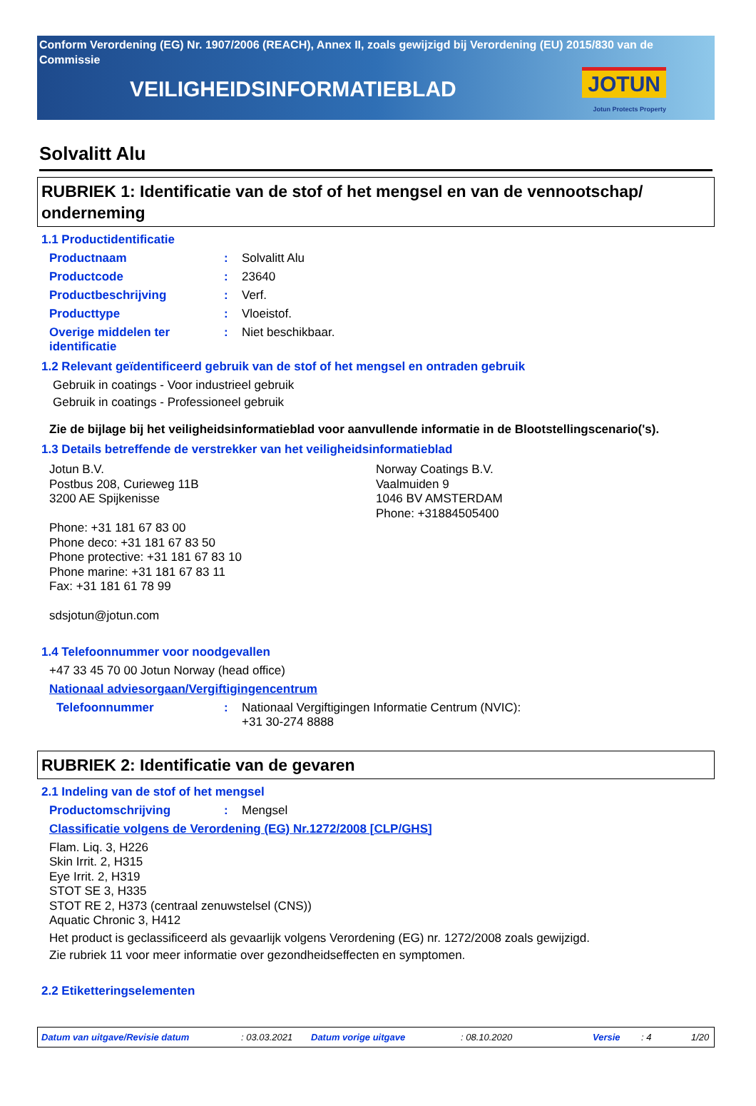Conform Verordening (EG) Nr. 1907/2006 (REACH), Annex II, zoals gewijzigd bij Verordening (EU) 2015/830 van de Commissie
VEILIGHEIDSINFORMATIEBLAD
JOTUN
Jotun Protects Property
Solvalitt Alu
RUBRIEK 1: Identificatie van de stof of het mengsel en van de vennootschap/ onderneming
1.1 Productidentificatie
Productnaam: Solvalitt Alu
Productcode: 23640
Productbeschrijving: Verf.
Producttype: Vloeistof.
Overige middelen ter identificatie: Niet beschikbaar.
1.2 Relevant geïdentificeerd gebruik van de stof of het mengsel en ontraden gebruik
Gebruik in coatings - Voor industrieel gebruik
Gebruik in coatings - Professioneel gebruik
Zie de bijlage bij het veiligheidsinformatieblad voor aanvullende informatie in de Blootstellingscenario('s).
1.3 Details betreffende de verstrekker van het veiligheidsinformatieblad
Jotun B.V.
Postbus 208, Curieweg 11B
3200 AE Spijkenisse
Phone: +31 181 67 83 00
Phone deco: +31 181 67 83 50
Phone protective: +31 181 67 83 10
Phone marine: +31 181 67 83 11
Fax: +31 181 61 78 99
sdsjotun@jotun.com
Norway Coatings B.V.
Vaalmuiden 9
1046 BV AMSTERDAM
Phone: +31884505400
1.4 Telefoonnummer voor noodgevallen
+47 33 45 70 00 Jotun Norway (head office)
Nationaal adviesorgaan/Vergiftigingencentrum
Telefoonnummer: Nationaal Vergiftigingen Informatie Centrum (NVIC):
+31 30-274 8888
RUBRIEK 2: Identificatie van de gevaren
2.1 Indeling van de stof of het mengsel
Productomschrijving: Mengsel
Classificatie volgens de Verordening (EG) Nr.1272/2008 [CLP/GHS]
Flam. Liq. 3, H226
Skin Irrit. 2, H315
Eye Irrit. 2, H319
STOT SE 3, H335
STOT RE 2, H373 (centraal zenuwstelsel (CNS))
Aquatic Chronic 3, H412
Het product is geclassificeerd als gevaarlijk volgens Verordening (EG) nr. 1272/2008 zoals gewijzigd.
Zie rubriek 11 voor meer informatie over gezondheidseffecten en symptomen.
2.2 Etiketteringselementen
Datum van uitgave/Revisie datum: 03.03.2021 Datum vorige uitgave: 08.10.2020 Versie: 4 1/20